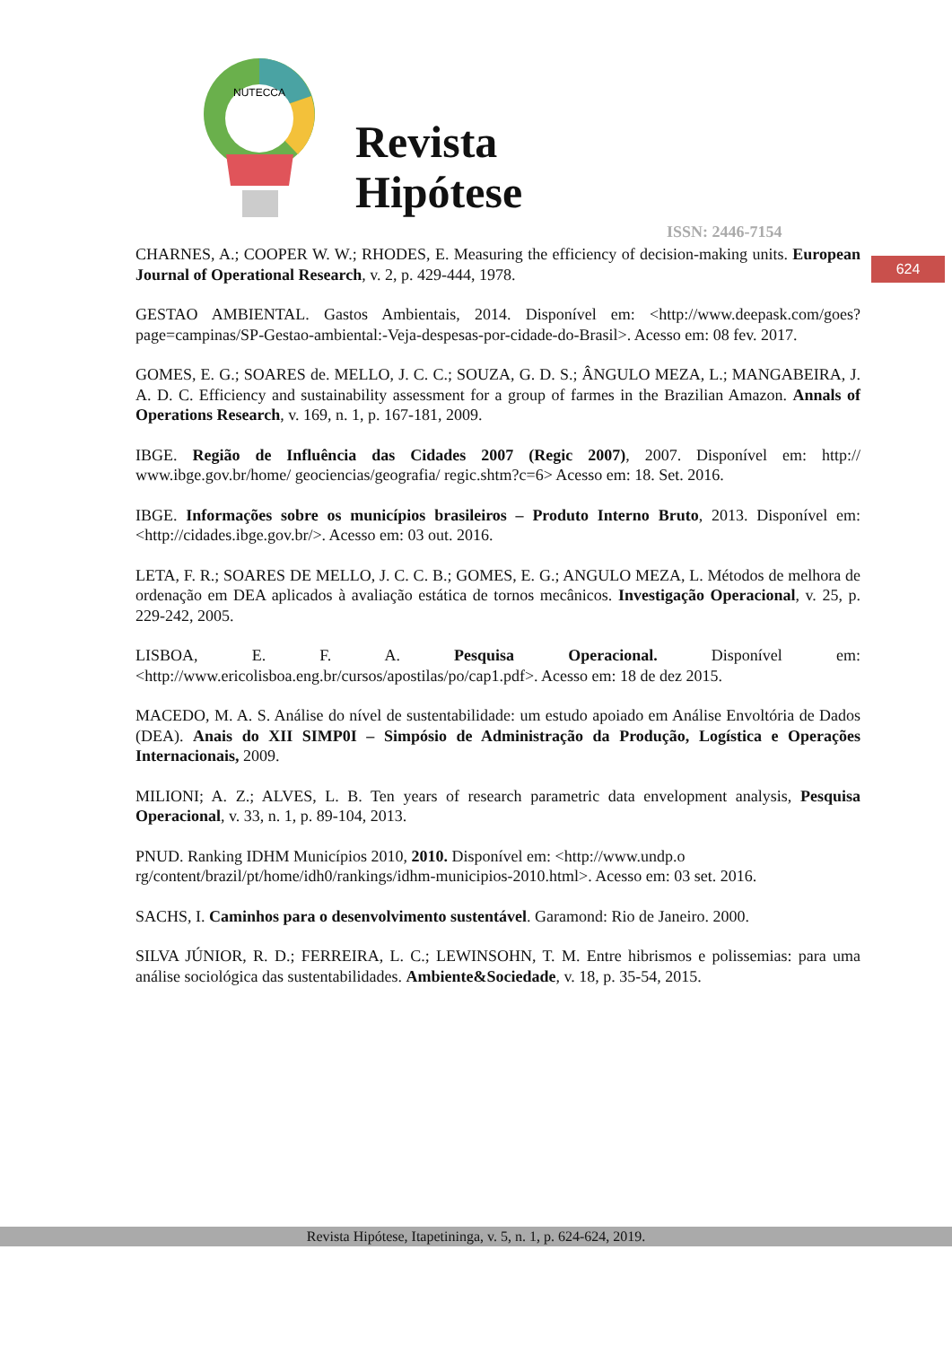NUTECCA
Revista
Hipótese
ISSN: 2446-7154
624
CHARNES, A.; COOPER W. W.; RHODES, E. Measuring the efficiency of decision-making units. European Journal of Operational Research, v. 2, p. 429-444, 1978.
GESTAO AMBIENTAL. Gastos Ambientais, 2014. Disponível em: <http://www.deepask.com/goes?page=campinas/SP-Gestao-ambiental:-Veja-despesas-por-cidade-do-Brasil>. Acesso em: 08 fev. 2017.
GOMES, E. G.; SOARES de. MELLO, J. C. C.; SOUZA, G. D. S.; ÂNGULO MEZA, L.; MANGABEIRA, J. A. D. C. Efficiency and sustainability assessment for a group of farmes in the Brazilian Amazon. Annals of Operations Research, v. 169, n. 1, p. 167-181, 2009.
IBGE. Região de Influência das Cidades 2007 (Regic 2007), 2007. Disponível em: http:// www.ibge.gov.br/home/ geociencias/geografia/ regic.shtm?c=6> Acesso em: 18. Set. 2016.
IBGE. Informações sobre os municípios brasileiros – Produto Interno Bruto, 2013. Disponível em: <http://cidades.ibge.gov.br/>. Acesso em: 03 out. 2016.
LETA, F. R.; SOARES DE MELLO, J. C. C. B.; GOMES, E. G.; ANGULO MEZA, L. Métodos de melhora de ordenação em DEA aplicados à avaliação estática de tornos mecânicos. Investigação Operacional, v. 25, p. 229-242, 2005.
LISBOA, E. F. A. Pesquisa Operacional. Disponível em: <http://www.ericolisboa.eng.br/cursos/apostilas/po/cap1.pdf>. Acesso em: 18 de dez 2015.
MACEDO, M. A. S. Análise do nível de sustentabilidade: um estudo apoiado em Análise Envoltória de Dados (DEA). Anais do XII SIMP0I – Simpósio de Administração da Produção, Logística e Operações Internacionais, 2009.
MILIONI; A. Z.; ALVES, L. B. Ten years of research parametric data envelopment analysis, Pesquisa Operacional, v. 33, n. 1, p. 89-104, 2013.
PNUD. Ranking IDHM Municípios 2010, 2010. Disponível em: <http://www.undp.o rg/content/brazil/pt/home/idh0/rankings/idhm-municipios-2010.html>. Acesso em: 03 set. 2016.
SACHS, I. Caminhos para o desenvolvimento sustentável. Garamond: Rio de Janeiro. 2000.
SILVA JÚNIOR, R. D.; FERREIRA, L. C.; LEWINSOHN, T. M. Entre hibrismos e polissemias: para uma análise sociológica das sustentabilidades. Ambiente&Sociedade, v. 18, p. 35-54, 2015.
Revista Hipótese, Itapetininga, v. 5, n. 1, p. 624-624, 2019.